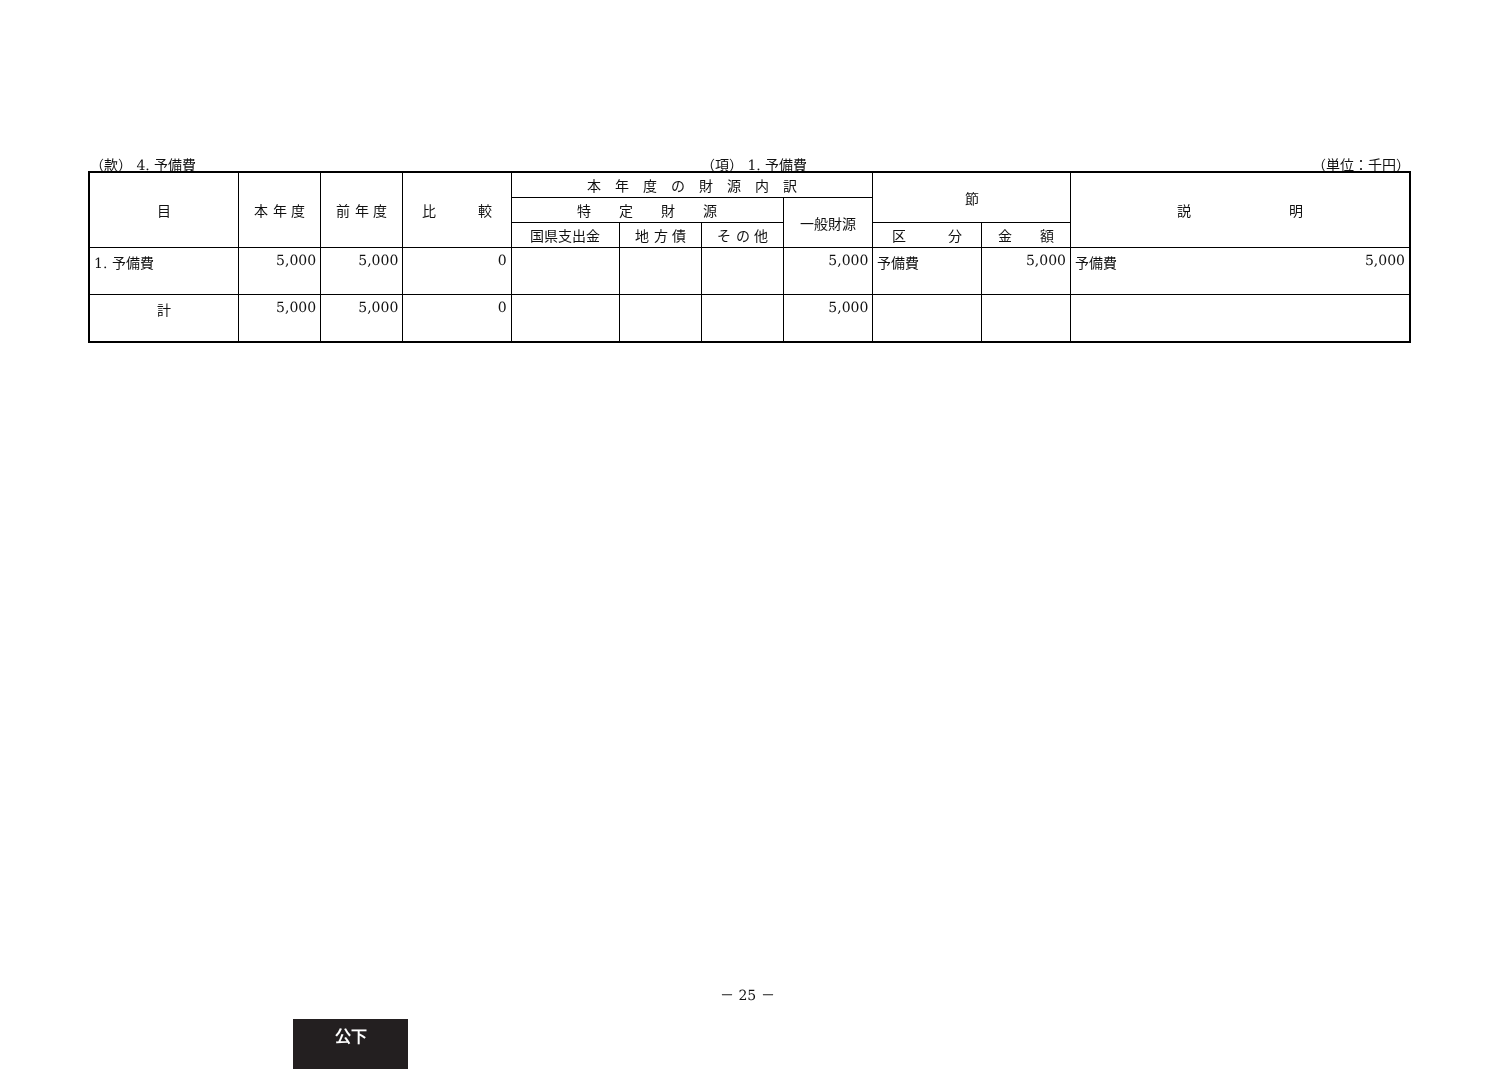（款） 4. 予備費 （項） 1. 予備費 （単位：千円）
| 目 | 本 年 度 | 前 年 度 | 比 較 | 本 年 度 の 財 源 内 訳 | | | | 節 | | 説 明 |
| --- | --- | --- | --- | --- | --- | --- | --- | --- | --- | --- |
| | | | | 特 定 財 源 | | | 一般財源 | | | |
| | | | | 国県支出金 | 地 方 債 | そ の 他 | | 区 分 | 金 額 | |
| 1. 予備費 | 5,000 | 5,000 | 0 | | | | 5,000 | 予備費 | 5,000 | 予備費 5,000 |
| 計 | 5,000 | 5,000 | 0 | | | | 5,000 | | | |
－ 25 －
公下